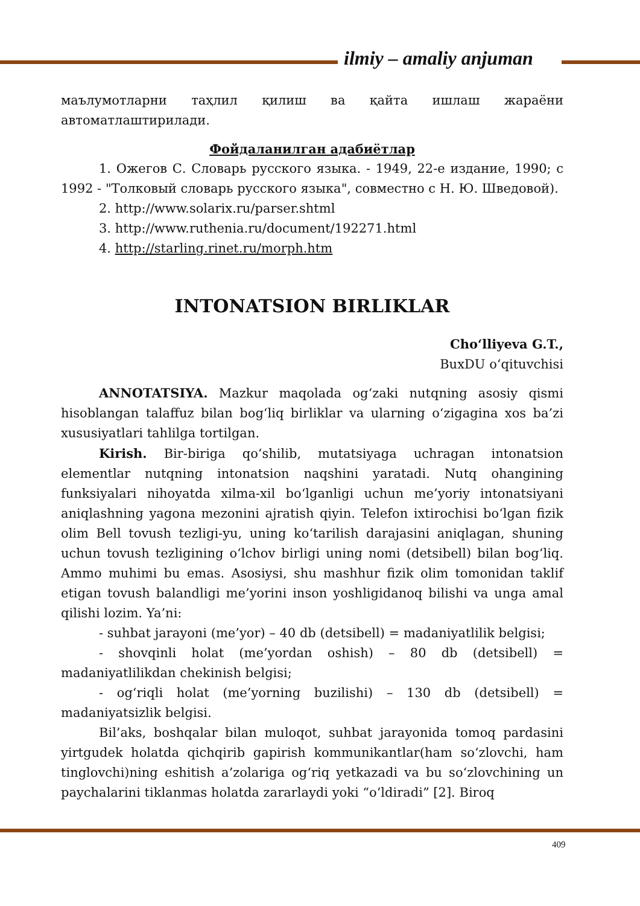ilmiy – amaliy anjuman
маълумотларни таҳлил қилиш ва қайта ишлаш жараёни автоматлаштирилади.
Фойдаланилган адабиётлар
1. Ожегов С. Словарь русского языка. - 1949, 22-е издание, 1990; с 1992 - "Толковый словарь русского языка", совместно с Н. Ю. Шведовой).
2. http://www.solarix.ru/parser.shtml
3. http://www.ruthenia.ru/document/192271.html
4. http://starling.rinet.ru/morph.htm
INTONATSION BIRLIKLAR
Cho‘lliyeva G.T.,
BuxDU o‘qituvchisi
ANNOTATSIYA. Mazkur maqolada og‘zaki nutqning asosiy qismi hisoblangan talaffuz bilan bog‘liq birliklar va ularning o‘zigagina xos ba’zi xususiyatlari tahlilga tortilgan.
Kirish. Bir-biriga qo‘shilib, mutatsiyaga uchragan intonatsion elementlar nutqning intonatsion naqshini yaratadi. Nutq ohangining funksiyalari nihoyatda xilma-xil bo‘lganligi uchun me’yoriy intonatsiyani aniqlashning yagona mezonini ajratish qiyin. Telefon ixtirochisi bo‘lgan fizik olim Bell tovush tezligi-yu, uning ko‘tarilish darajasini aniqlagan, shuning uchun tovush tezligining o‘lchov birligi uning nomi (detsibell) bilan bog‘liq. Ammo muhimi bu emas. Asosiysi, shu mashhur fizik olim tomonidan taklif etigan tovush balandligi me’yorini inson yoshligidanoq bilishi va unga amal qilishi lozim. Ya’ni:
- suhbat jarayoni (me’yor) – 40 db (detsibell) = madaniyatlilik belgisi;
- shovqinli holat (me’yordan oshish) – 80 db (detsibell) = madaniyatlilikdan chekinish belgisi;
- og‘riqli holat (me’yorning buzilishi) – 130 db (detsibell) = madaniyatsizlik belgisi.
Bil’aks, boshqalar bilan muloqot, suhbat jarayonida tomoq pardasini yirtgudek holatda qichqirib gapirish kommunikantlar(ham so‘zlovchi, ham tinglovchi)ning eshitish a’zolariga og‘riq yetkazadi va bu so‘zlovchining un paychalarini tiklanmas holatda zararlaydi yoki “o‘ldiradi” [2]. Biroq
409